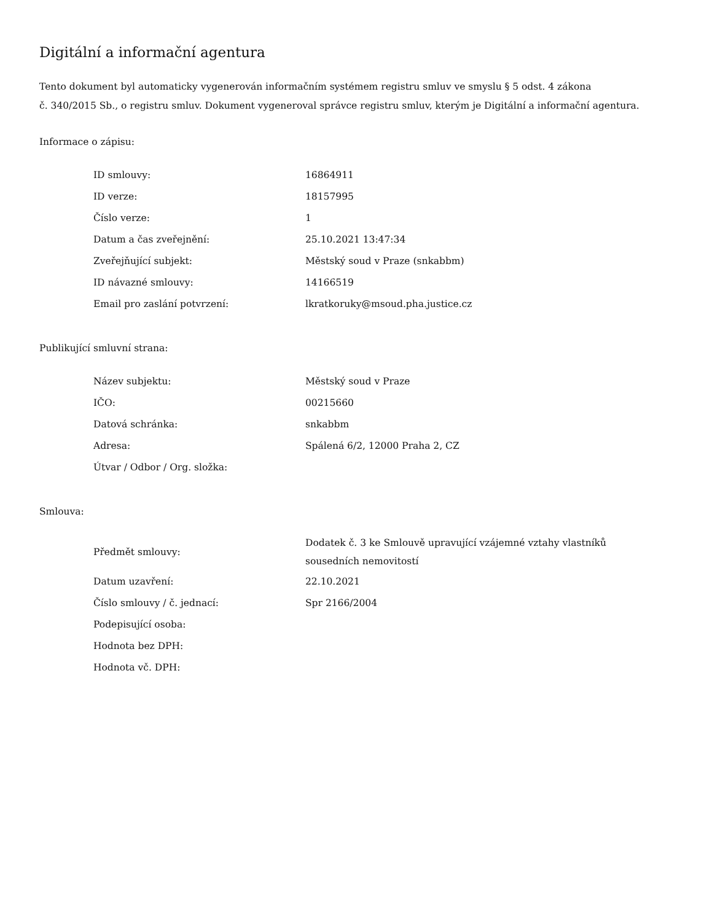Digitální a informační agentura
Tento dokument byl automaticky vygenerován informačním systémem registru smluv ve smyslu § 5 odst. 4 zákona
č. 340/2015 Sb., o registru smluv. Dokument vygeneroval správce registru smluv, kterým je Digitální a informační agentura.
Informace o zápisu:
| ID smlouvy: | 16864911 |
| ID verze: | 18157995 |
| Číslo verze: | 1 |
| Datum a čas zveřejnění: | 25.10.2021 13:47:34 |
| Zveřejňující subjekt: | Městský soud v Praze (snkabbm) |
| ID návazné smlouvy: | 14166519 |
| Email pro zaslání potvrzení: | lkratkoruky@msoud.pha.justice.cz |
Publikující smluvní strana:
| Název subjektu: | Městský soud v Praze |
| IČO: | 00215660 |
| Datová schránka: | snkabbm |
| Adresa: | Spálená 6/2, 12000 Praha 2, CZ |
| Útvar / Odbor / Org. složka: | |
Smlouva:
| Předmět smlouvy: | Dodatek č. 3 ke Smlouvě upravující vzájemné vztahy vlastníků sousedních nemovitostí |
| Datum uzavření: | 22.10.2021 |
| Číslo smlouvy / č. jednací: | Spr 2166/2004 |
| Podepisující osoba: | |
| Hodnota bez DPH: | |
| Hodnota vč. DPH: | |